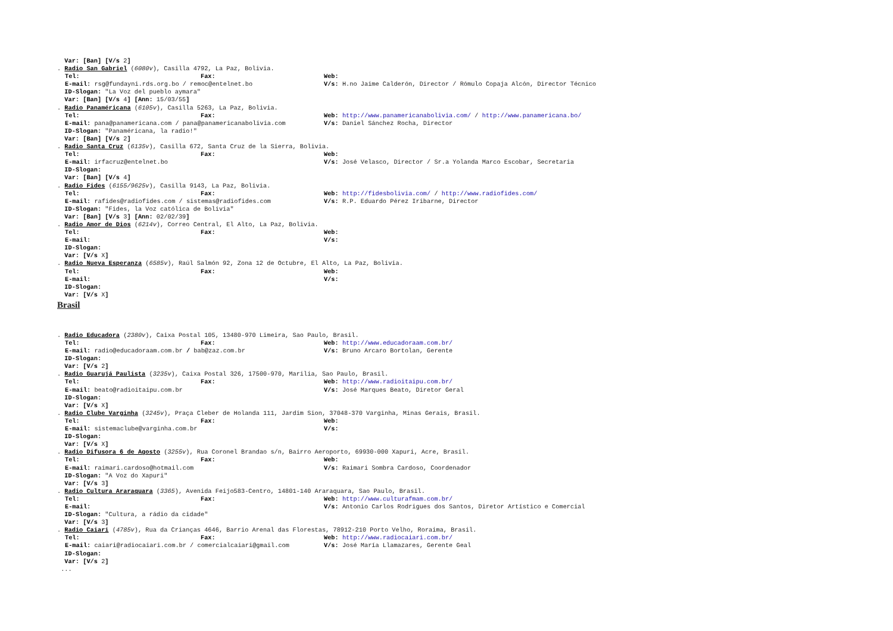Var: [Ban] [V/s 2]
. Radio San Gabriel (6080v), Casilla 4792, La Paz, Bolivia.
Tel: Fax: Web:
E-mail: rsg@fundayni.rds.org.bo / remoc@entelnet.bo V/s: H.no Jaime Calderón, Director / Rómulo Copaja Alcón, Director Técnico
ID-Slogan: "La Voz del pueblo aymara"
Var: [Ban] [V/s 4] [Ann: 15/03/55]
. Radio Panaméricana (6105v), Casilla 5263, La Paz, Bolivia.
Tel: Fax: Web: http://www.panamericanabolivia.com/ / http://www.panamericana.bo/
E-mail: pana@panamericana.com / pana@panamericanabolivia.com V/s: Daniel Sánchez Rocha, Director
ID-Slogan: "Panaméricana, la radio!"
Var: [Ban] [V/s 2]
. Radio Santa Cruz (6135v), Casilla 672, Santa Cruz de la Sierra, Bolivia.
Tel: Fax: Web:
E-mail: irfacruz@entelnet.bo V/s: José Velasco, Director / Sr.a Yolanda Marco Escobar, Secretaria
ID-Slogan:
Var: [Ban] [V/s 4]
. Radio Fides (6155/9625v), Casilla 9143, La Paz, Bolivia.
Tel: Fax: Web: http://fidesbolivia.com/ / http://www.radiofides.com/
E-mail: rafides@radiofides.com / sistemas@radiofides.com V/s: R.P. Eduardo Pérez Iribarne, Director
ID-Slogan: "Fides, la Voz católica de Bolivia"
Var: [Ban] [V/s 3] [Ann: 02/02/39]
. Radio Amor de Dios (6214v), Correo Central, El Alto, La Paz, Bolivia.
Tel: Fax: Web:
E-mail: V/s:
ID-Slogan:
Var: [V/s X]
. Radio Nueva Esperanza (6585v), Raúl Salmón 92, Zona 12 de Octubre, El Alto, La Paz, Bolivia.
Tel: Fax: Web:
E-mail: V/s:
ID-Slogan:
Var: [V/s X]
Brasil
. Radio Educadora (2380v), Caixa Postal 105, 13480-970 Limeira, Sao Paulo, Brasil.
Tel: Fax: Web: http://www.educadoraam.com.br/
E-mail: radio@educadoraam.com.br / bab@zaz.com.br V/s: Bruno Arcaro Bortolan, Gerente
ID-Slogan:
Var: [V/s 2]
. Radio Guarujá Paulista (3235v), Caixa Postal 326, 17500-970, Marilia, Sao Paulo, Brasil.
Tel: Fax: Web: http://www.radioitaipu.com.br/
E-mail: beato@radioitaipu.com.br V/s: José Marques Beato, Diretor Geral
ID-Slogan:
Var: [V/s X]
. Radio Clube Varginha (3245v), Praça Cleber de Holanda 111, Jardim Sion, 37048-370 Varginha, Minas Gerais, Brasil.
Tel: Fax: Web:
E-mail: sistemaclube@varginha.com.br V/s:
ID-Slogan:
Var: [V/s X]
. Radio Difusora 6 de Agosto (3255v), Rua Coronel Brandao s/n, Bairro Aeroporto, 69930-000 Xapuri, Acre, Brasil.
Tel: Fax: Web:
E-mail: raimari.cardoso@hotmail.com V/s: Raimari Sombra Cardoso, Coordenador
ID-Slogan: "A Voz do Xapuri"
Var: [V/s 3]
. Radio Cultura Araraquara (3365), Avenida Feijo583-Centro, 14801-140 Araraquara, Sao Paulo, Brasil.
Tel: Fax: Web: http://www.culturafmam.com.br/
E-mail: V/s: Antonio Carlos Rodrigues dos Santos, Diretor Artístico e Comercial
ID-Slogan: "Cultura, a rádio da cidade"
Var: [V/s 3]
. Radio Caiari (4785v), Rua da Crianças 4646, Barrio Arenal das Florestas, 78912-210 Porto Velho, Roraima, Brasil.
Tel: Fax: Web: http://www.radiocaiari.com.br/
E-mail: caiari@radiocaiari.com.br / comercialcaiari@gmail.com V/s: José María Llamazares, Gerente Geal
ID-Slogan:
Var: [V/s 2]
...